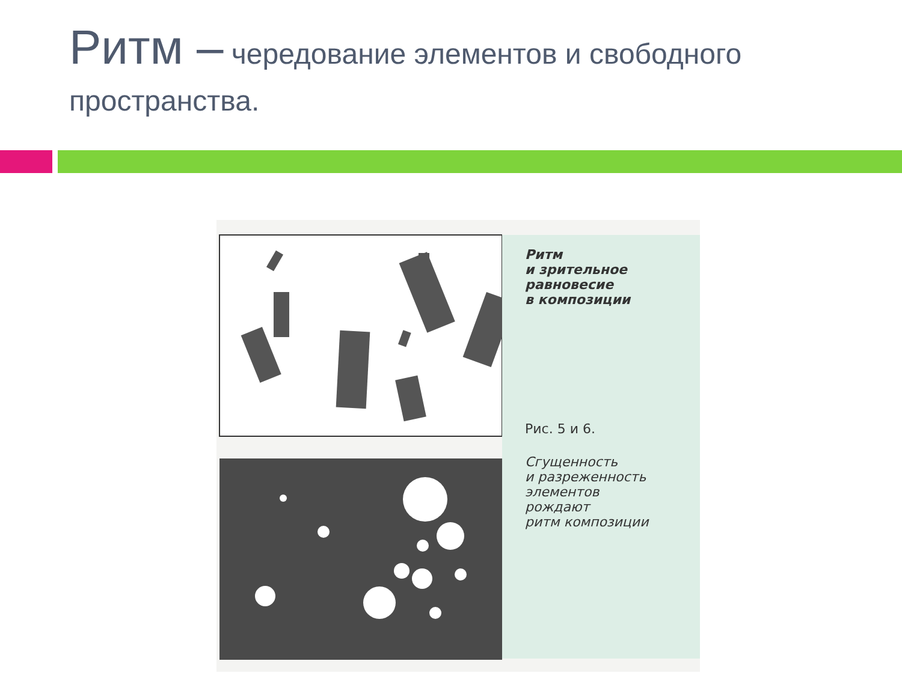Ритм – чередование элементов и свободного пространства.
Ритм
и зрительное
равновесие
в композиции
Рис. 5 и 6.
Сгущенность
и разреженность
элементов
рождают
ритм композиции